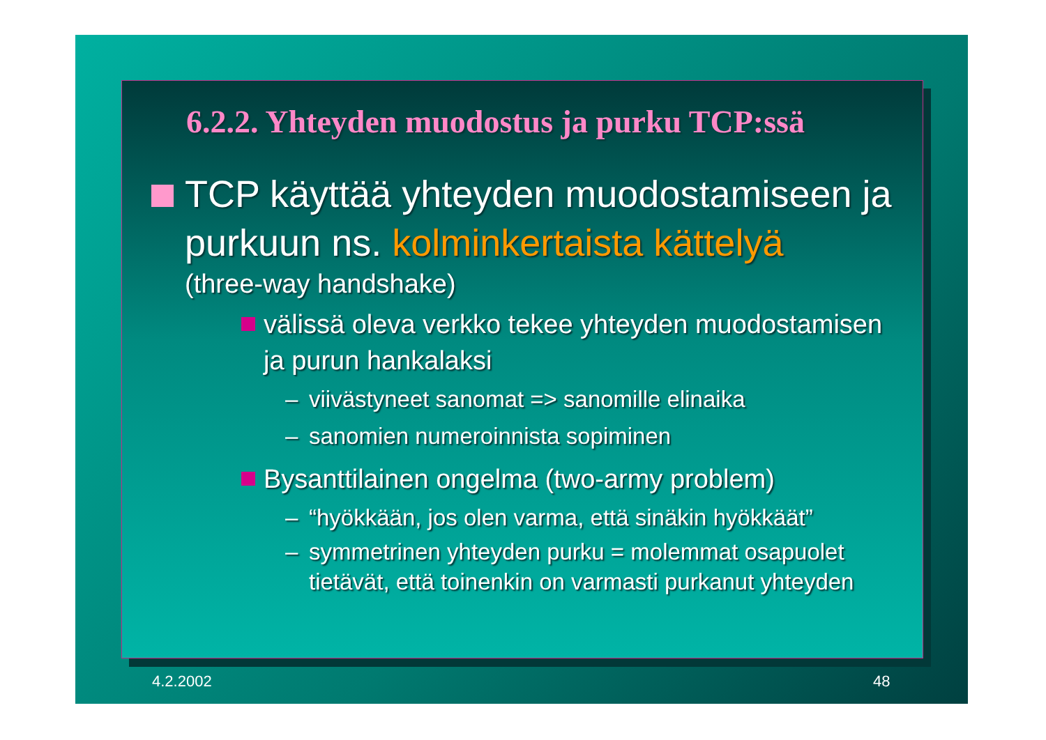6.2.2. Yhteyden muodostus ja purku TCP:ssä
TCP käyttää yhteyden muodostamiseen ja purkuun ns. kolminkertaista kättelyä
(three-way handshake)
välissä oleva verkko tekee yhteyden muodostamisen ja purun hankalaksi
– viivästyneet sanomat => sanomille elinaika
– sanomien numeroinnista sopiminen
Bysanttilainen ongelma (two-army problem)
– “hyökkään, jos olen varma, että sinäkin hyökkäät”
– symmetrinen yhteyden purku = molemmat osapuolet tietävät, että toinenkin on varmasti purkanut yhteyden
4.2.2002 48